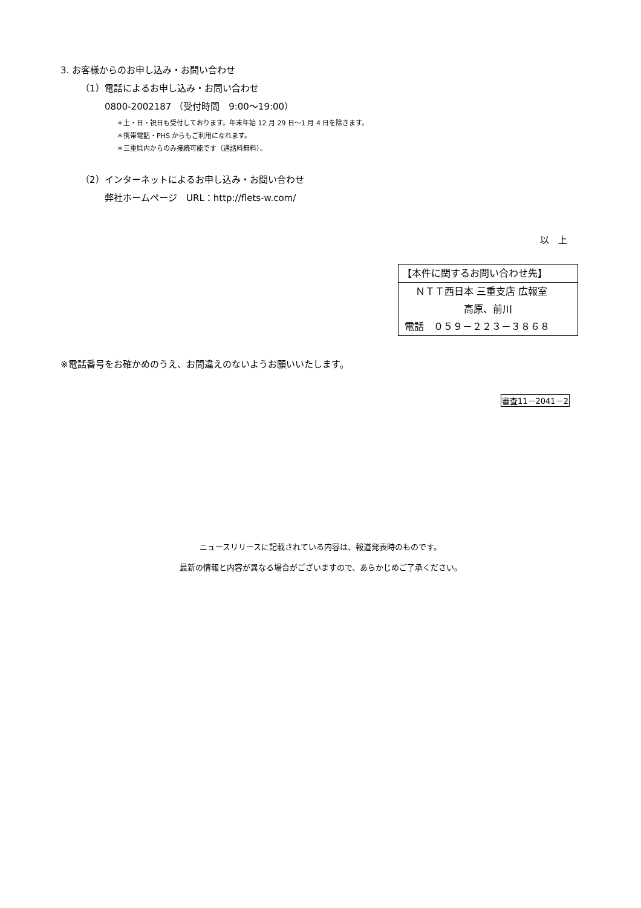3. お客様からのお申し込み・お問い合わせ
（1）電話によるお申し込み・お問い合わせ
0800-2002187 （受付時間　9:00～19:00）
＊土・日・祝日も受付しております。年末年始 12 月 29 日～1 月 4 日を除きます。
＊携帯電話・PHS からもご利用になれます。
＊三重県内からのみ接続可能です（通話料無料）。
（2）インターネットによるお申し込み・お問い合わせ
弊社ホームページ　URL：http://flets-w.com/
以　上
【本件に関するお問い合わせ先】
ＮＴＴ西日本 三重支店 広報室
高原、前川
電話　０５９－２２３－３８６８
※電話番号をお確かめのうえ、お間違えのないようお願いいたします。
審査11－2041－2
ニュースリリースに記載されている内容は、報道発表時のものです。
最新の情報と内容が異なる場合がございますので、あらかじめご了承ください。